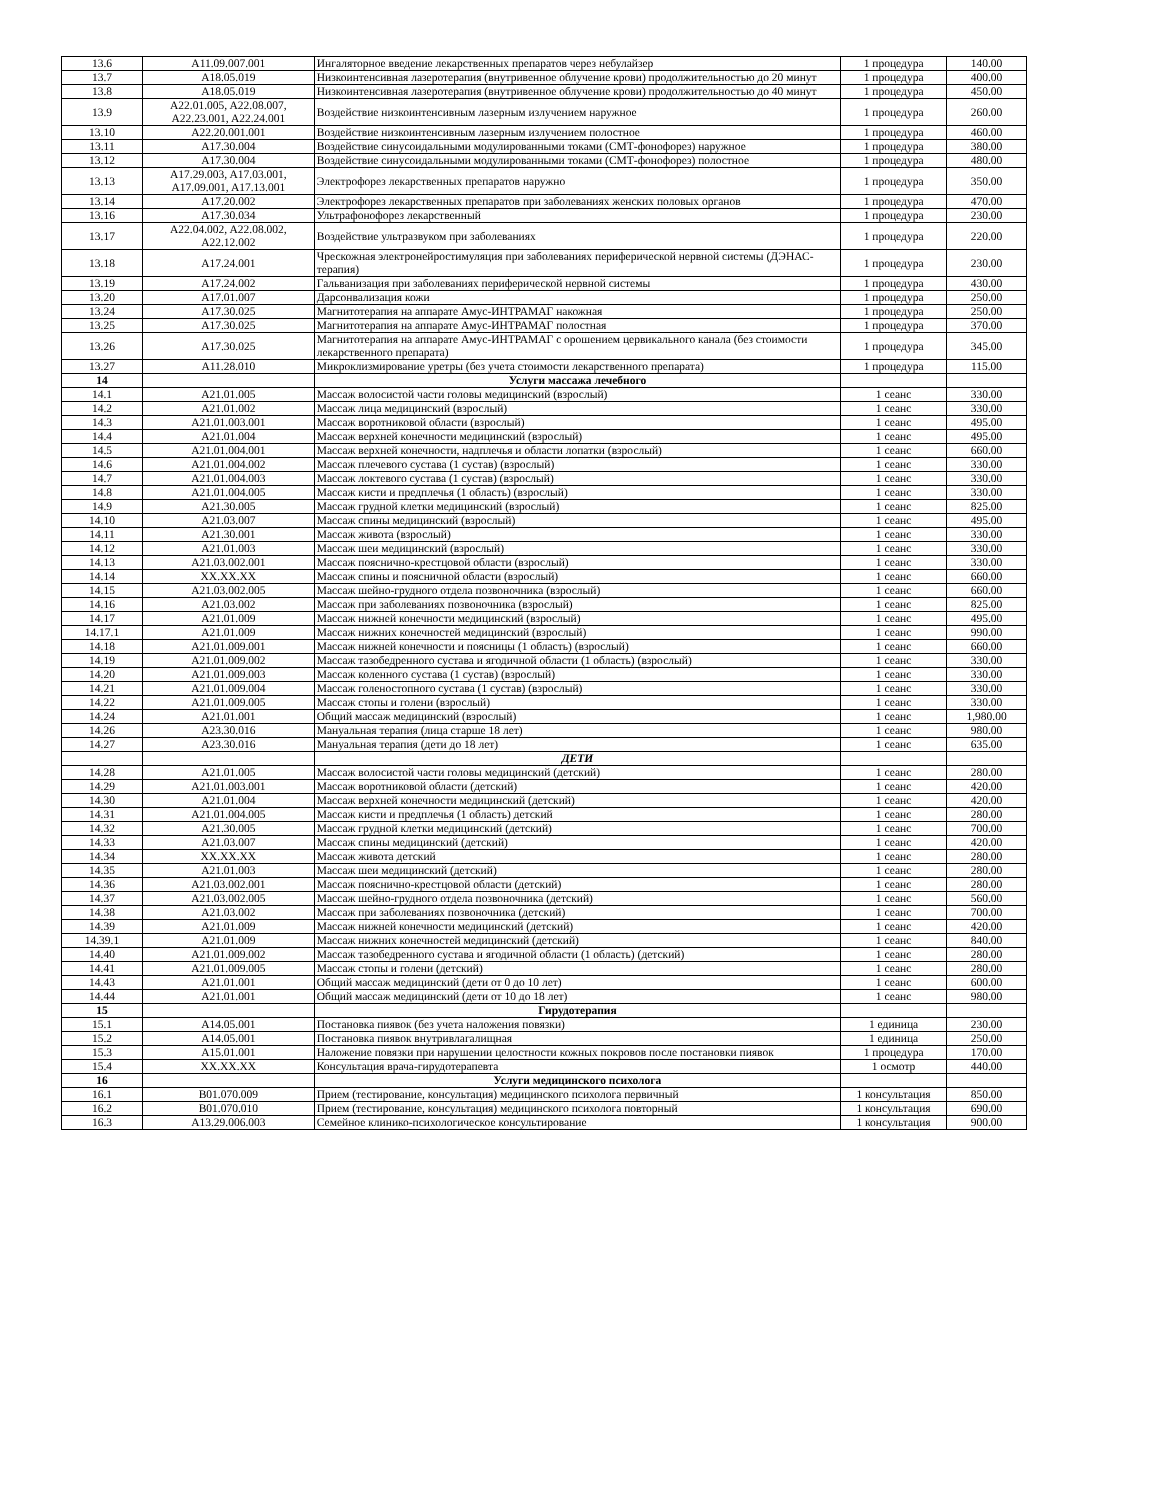| 13.6 | A11.09.007.001 | Ингаляторное введение лекарственных препаратов через небулайзер | 1 процедура | 140.00 |
| 13.7 | A18.05.019 | Низкоинтенсивная лазеротерапия (внутривенное облучение крови) продолжительностью до 20 минут | 1 процедура | 400.00 |
| 13.8 | A18.05.019 | Низкоинтенсивная лазеротерапия (внутривенное облучение крови) продолжительностью до 40 минут | 1 процедура | 450.00 |
| 13.9 | A22.01.005, A22.08.007, A22.23.001, A22.24.001 | Воздействие низкоинтенсивным лазерным излучением наружное | 1 процедура | 260.00 |
| 13.10 | A22.20.001.001 | Воздействие низкоинтенсивным лазерным излучением полостное | 1 процедура | 460.00 |
| 13.11 | A17.30.004 | Воздействие синусоидальными модулированными токами (СМТ-фонофорез) наружное | 1 процедура | 380.00 |
| 13.12 | A17.30.004 | Воздействие синусоидальными модулированными токами (СМТ-фонофорез) полостное | 1 процедура | 480.00 |
| 13.13 | A17.29.003, A17.03.001, A17.09.001, A17.13.001 | Электрофорез лекарственных препаратов наружно | 1 процедура | 350.00 |
| 13.14 | A17.20.002 | Электрофорез лекарственных препаратов при заболеваниях женских половых органов | 1 процедура | 470.00 |
| 13.16 | A17.30.034 | Ультрафонофорез лекарственный | 1 процедура | 230.00 |
| 13.17 | A22.04.002, A22.08.002, A22.12.002 | Воздействие ультразвуком при заболеваниях | 1 процедура | 220.00 |
| 13.18 | A17.24.001 | Чрескожная электронейростимуляция при заболеваниях периферической нервной системы (ДЭНАС-терапия) | 1 процедура | 230.00 |
| 13.19 | A17.24.002 | Гальванизация при заболеваниях периферической нервной системы | 1 процедура | 430.00 |
| 13.20 | A17.01.007 | Дарсонвализация кожи | 1 процедура | 250.00 |
| 13.24 | A17.30.025 | Магнитотерапия на аппарате Амус-ИНТРАМАГ накожная | 1 процедура | 250.00 |
| 13.25 | A17.30.025 | Магнитотерапия на аппарате Амус-ИНТРАМАГ полостная | 1 процедура | 370.00 |
| 13.26 | A17.30.025 | Магнитотерапия на аппарате Амус-ИНТРАМАГ с орошением цервикального канала (без стоимости лекарственного препарата) | 1 процедура | 345.00 |
| 13.27 | A11.28.010 | Микроклизмирование уретры (без учета стоимости лекарственного препарата) | 1 процедура | 115.00 |
| 14 | | Услуги массажа лечебного | | |
| 14.1 | A21.01.005 | Массаж волосистой части головы медицинский (взрослый) | 1 сеанс | 330.00 |
| 14.2 | A21.01.002 | Массаж лица медицинский (взрослый) | 1 сеанс | 330.00 |
| 14.3 | A21.01.003.001 | Массаж воротниковой области (взрослый) | 1 сеанс | 495.00 |
| 14.4 | A21.01.004 | Массаж верхней конечности медицинский (взрослый) | 1 сеанс | 495.00 |
| 14.5 | A21.01.004.001 | Массаж верхней конечности, надплечья и области лопатки (взрослый) | 1 сеанс | 660.00 |
| 14.6 | A21.01.004.002 | Массаж плечевого сустава (1 сустав) (взрослый) | 1 сеанс | 330.00 |
| 14.7 | A21.01.004.003 | Массаж локтевого сустава (1 сустав) (взрослый) | 1 сеанс | 330.00 |
| 14.8 | A21.01.004.005 | Массаж кисти и предплечья (1 область) (взрослый) | 1 сеанс | 330.00 |
| 14.9 | A21.30.005 | Массаж грудной клетки медицинский (взрослый) | 1 сеанс | 825.00 |
| 14.10 | A21.03.007 | Массаж спины медицинский (взрослый) | 1 сеанс | 495.00 |
| 14.11 | A21.30.001 | Массаж живота (взрослый) | 1 сеанс | 330.00 |
| 14.12 | A21.01.003 | Массаж шеи медицинский (взрослый) | 1 сеанс | 330.00 |
| 14.13 | A21.03.002.001 | Массаж пояснично-крестцовой области (взрослый) | 1 сеанс | 330.00 |
| 14.14 | XX.XX.XX | Массаж спины и поясничной области (взрослый) | 1 сеанс | 660.00 |
| 14.15 | A21.03.002.005 | Массаж шейно-грудного отдела позвоночника (взрослый) | 1 сеанс | 660.00 |
| 14.16 | A21.03.002 | Массаж при заболеваниях позвоночника (взрослый) | 1 сеанс | 825.00 |
| 14.17 | A21.01.009 | Массаж нижней конечности медицинский (взрослый) | 1 сеанс | 495.00 |
| 14.17.1 | A21.01.009 | Массаж нижних конечностей медицинский (взрослый) | 1 сеанс | 990.00 |
| 14.18 | A21.01.009.001 | Массаж нижней конечности и поясницы (1 область) (взрослый) | 1 сеанс | 660.00 |
| 14.19 | A21.01.009.002 | Массаж тазобедренного сустава и ягодичной области (1 область) (взрослый) | 1 сеанс | 330.00 |
| 14.20 | A21.01.009.003 | Массаж коленного сустава (1 сустав) (взрослый) | 1 сеанс | 330.00 |
| 14.21 | A21.01.009.004 | Массаж голеностопного сустава (1 сустав) (взрослый) | 1 сеанс | 330.00 |
| 14.22 | A21.01.009.005 | Массаж стопы и голени (взрослый) | 1 сеанс | 330.00 |
| 14.24 | A21.01.001 | Общий массаж медицинский (взрослый) | 1 сеанс | 1,980.00 |
| 14.26 | A23.30.016 | Мануальная терапия (лица старше 18 лет) | 1 сеанс | 980.00 |
| 14.27 | A23.30.016 | Мануальная терапия (дети до 18 лет) | 1 сеанс | 635.00 |
| | | ДЕТИ | | |
| 14.28 | A21.01.005 | Массаж волосистой части головы медицинский (детский) | 1 сеанс | 280.00 |
| 14.29 | A21.01.003.001 | Массаж воротниковой области (детский) | 1 сеанс | 420.00 |
| 14.30 | A21.01.004 | Массаж верхней конечности медицинский (детский) | 1 сеанс | 420.00 |
| 14.31 | A21.01.004.005 | Массаж кисти и предплечья (1 область) детский | 1 сеанс | 280.00 |
| 14.32 | A21.30.005 | Массаж грудной клетки медицинский (детский) | 1 сеанс | 700.00 |
| 14.33 | A21.03.007 | Массаж спины медицинский (детский) | 1 сеанс | 420.00 |
| 14.34 | XX.XX.XX | Массаж живота детский | 1 сеанс | 280.00 |
| 14.35 | A21.01.003 | Массаж шеи медицинский (детский) | 1 сеанс | 280.00 |
| 14.36 | A21.03.002.001 | Массаж пояснично-крестцовой области (детский) | 1 сеанс | 280.00 |
| 14.37 | A21.03.002.005 | Массаж шейно-грудного отдела позвоночника (детский) | 1 сеанс | 560.00 |
| 14.38 | A21.03.002 | Массаж при заболеваниях позвоночника (детский) | 1 сеанс | 700.00 |
| 14.39 | A21.01.009 | Массаж нижней конечности медицинский (детский) | 1 сеанс | 420.00 |
| 14.39.1 | A21.01.009 | Массаж нижних конечностей медицинский (детский) | 1 сеанс | 840.00 |
| 14.40 | A21.01.009.002 | Массаж тазобедренного сустава и ягодичной области (1 область) (детский) | 1 сеанс | 280.00 |
| 14.41 | A21.01.009.005 | Массаж стопы и голени (детский) | 1 сеанс | 280.00 |
| 14.43 | A21.01.001 | Общий массаж медицинский (дети от 0 до 10 лет) | 1 сеанс | 600.00 |
| 14.44 | A21.01.001 | Общий массаж медицинский (дети от 10 до 18 лет) | 1 сеанс | 980.00 |
| 15 | | Гирудотерапия | | |
| 15.1 | A14.05.001 | Постановка пиявок (без учета наложения повязки) | 1 единица | 230.00 |
| 15.2 | A14.05.001 | Постановка пиявок внутривлагалищная | 1 единица | 250.00 |
| 15.3 | A15.01.001 | Наложение повязки при нарушении целостности кожных покровов после постановки пиявок | 1 процедура | 170.00 |
| 15.4 | XX.XX.XX | Консультация врача-гирудотерапевта | 1 осмотр | 440.00 |
| 16 | | Услуги медицинского психолога | | |
| 16.1 | B01.070.009 | Прием (тестирование, консультация) медицинского психолога первичный | 1 консультация | 850.00 |
| 16.2 | B01.070.010 | Прием (тестирование, консультация) медицинского психолога повторный | 1 консультация | 690.00 |
| 16.3 | A13.29.006.003 | Семейное клинико-психологическое консультирование | 1 консультация | 900.00 |